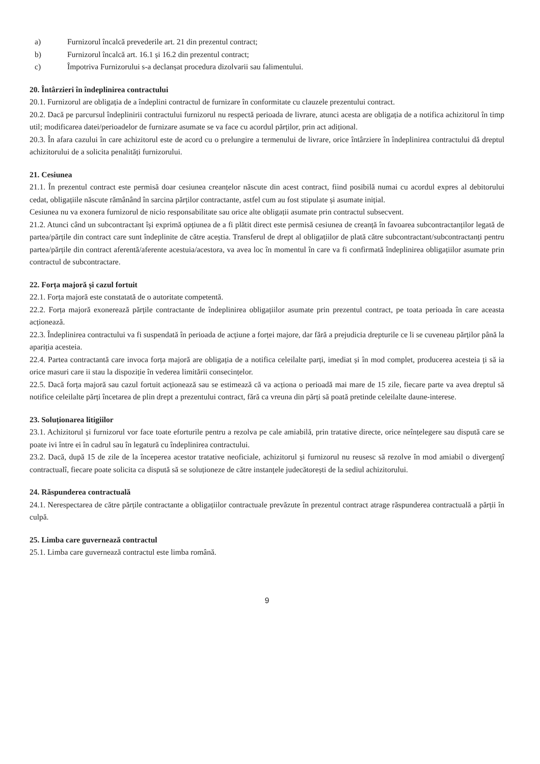a) Furnizorul încalcă prevederile art. 21 din prezentul contract;
b) Furnizorul încalcă art. 16.1 și 16.2 din prezentul contract;
c) Împotriva Furnizorului s-a declanșat procedura dizolvarii sau falimentului.
20. Întârzieri în îndeplinirea contractului
20.1. Furnizorul are obligația de a îndeplini contractul de furnizare în conformitate cu clauzele prezentului contract.
20.2. Dacă pe parcursul îndeplinirii contractului furnizorul nu respectă perioada de livrare, atunci acesta are obligația de a notifica achizitorul în timp util; modificarea datei/perioadelor de furnizare asumate se va face cu acordul părților, prin act adițional.
20.3. În afara cazului în care achizitorul este de acord cu o prelungire a termenului de livrare, orice întârziere în îndeplinirea contractului dă dreptul achizitorului de a solicita penalități furnizorului.
21. Cesiunea
21.1. În prezentul contract este permisă doar cesiunea creanțelor născute din acest contract, fiind posibilă numai cu acordul expres al debitorului cedat, obligațiile născute rămânând în sarcina părților contractante, astfel cum au fost stipulate și asumate inițial.
Cesiunea nu va exonera furnizorul de nicio responsabilitate sau orice alte obligații asumate prin contractul subsecvent.
21.2. Atunci când un subcontractant își exprimă opțiunea de a fi plătit direct este permisă cesiunea de creanță în favoarea subcontractanților legată de partea/părțile din contract care sunt îndeplinite de către aceștia. Transferul de drept al obligațiilor de plată către subcontractant/subcontractanți pentru partea/părțile din contract aferentă/aferente acestuia/acestora, va avea loc în momentul în care va fi confirmată îndeplinirea obligațiilor asumate prin contractul de subcontractare.
22. Forța majoră și cazul fortuit
22.1. Forța majoră este constatată de o autoritate competentă.
22.2. Forța majoră exonerează părțile contractante de îndeplinirea obligațiilor asumate prin prezentul contract, pe toata perioada în care aceasta acționează.
22.3. Îndeplinirea contractului va fi suspendată în perioada de acțiune a forței majore, dar fără a prejudicia drepturile ce li se cuveneau părților până la apariția acesteia.
22.4. Partea contractantă care invoca forța majoră are obligația de a notifica celeilalte parți, imediat și în mod complet, producerea acesteia ți să ia orice masuri care ii stau la dispoziție în vederea limitării consecințelor.
22.5. Dacă forța majoră sau cazul fortuit acționează sau se estimează că va acționa o perioadă mai mare de 15 zile, fiecare parte va avea dreptul să notifice celeilalte părți încetarea de plin drept a prezentului contract, fără ca vreuna din părți să poată pretinde celeilalte daune-interese.
23. Soluționarea litigiilor
23.1. Achizitorul și furnizorul vor face toate eforturile pentru a rezolva pe cale amiabilă, prin tratative directe, orice neînțelegere sau dispută care se poate ivi între ei în cadrul sau în legatură cu îndeplinirea contractului.
23.2. Dacă, după 15 de zile de la începerea acestor tratative neoficiale, achizitorul și furnizorul nu reusesc să rezolve în mod amiabil o divergenţî contractualî, fiecare poate solicita ca dispută să se soluționeze de către instanțele judecătorești de la sediul achizitorului.
24. Răspunderea contractuală
24.1. Nerespectarea de către părțile contractante a obligațiilor contractuale prevăzute în prezentul contract atrage răspunderea contractuală a părții în culpă.
25. Limba care guvernează contractul
25.1. Limba care guvernează contractul este limba română.
9